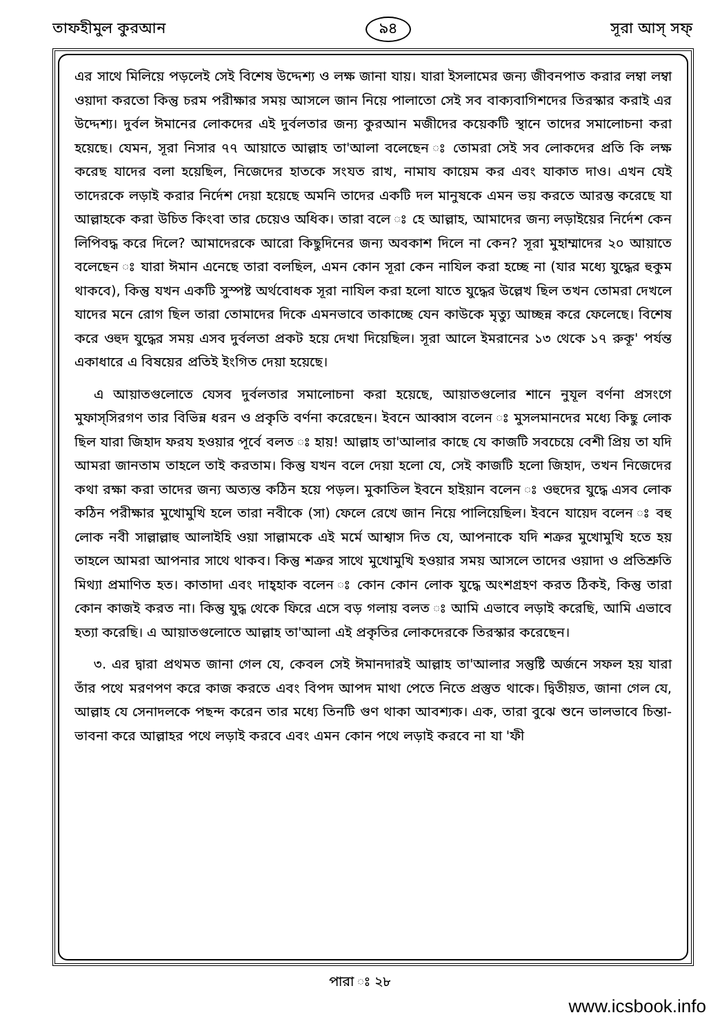তাফহীমুল কুরআন ৯৪ সূরা আস্ সফ্
এর সাথে মিলিয়ে পড়লেই সেই বিশেষ উদ্দেশ্য ও লক্ষ জানা যায়। যারা ইসলামের জন্য জীবনপাত করার লম্বা লম্বা ওয়াদা করতো কিন্তু চরম পরীক্ষার সময় আসলে জান নিয়ে পালাতো সেই সব বাক্যবাগিশদের তিরস্কার করাই এর উদ্দেশ্য। দুর্বল ঈমানের লোকদের এই দুর্বলতার জন্য কুরআন মজীদের কয়েকটি স্থানে তাদের সমালোচনা করা হয়েছে। যেমন, সূরা নিসার ৭৭ আয়াতে আল্লাহ তা'আলা বলেছেন ঃ তোমরা সেই সব লোকদের প্রতি কি লক্ষ করেছ যাদের বলা হয়েছিল, নিজেদের হাতকে সংযত রাখ, নামায কায়েম কর এবং যাকাত দাও। এখন যেই তাদেরকে লড়াই করার নির্দেশ দেয়া হয়েছে অমনি তাদের একটি দল মানুষকে এমন ভয় করতে আরম্ভ করেছে যা আল্লাহকে করা উচিত কিংবা তার চেয়েও অধিক। তারা বলে ঃ হে আল্লাহ, আমাদের জন্য লড়াইয়ের নির্দেশ কেন লিপিবদ্ধ করে দিলে? আমাদেরকে আরো কিছুদিনের জন্য অবকাশ দিলে না কেন? সূরা মুহাম্মাদের ২০ আয়াতে বলেছেন ঃ যারা ঈমান এনেছে তারা বলছিল, এমন কোন সূরা কেন নাযিল করা হচ্ছে না (যার মধ্যে যুদ্ধের হুকুম থাকবে), কিন্তু যখন একটি সুস্পষ্ট অর্থবোধক সূরা নাযিল করা হলো যাতে যুদ্ধের উল্লেখ ছিল তখন তোমরা দেখলে যাদের মনে রোগ ছিল তারা তোমাদের দিকে এমনভাবে তাকাচ্ছে যেন কাউকে মৃত্যু আচ্ছন্ন করে ফেলেছে। বিশেষ করে ওহুদ যুদ্ধের সময় এসব দুর্বলতা প্রকট হয়ে দেখা দিয়েছিল। সূরা আলে ইমরানের ১৩ থেকে ১৭ রুকূ' পর্যন্ত একাধারে এ বিষয়ের প্রতিই ইংগিত দেয়া হয়েছে।
এ আয়াতগুলোতে যেসব দুর্বলতার সমালোচনা করা হয়েছে, আয়াতগুলোর শানে নুযূল বর্ণনা প্রসংগে মুফাস্সিরগণ তার বিভিন্ন ধরন ও প্রকৃতি বর্ণনা করেছেন। ইবনে আব্বাস বলেন ঃ মুসলমানদের মধ্যে কিছু লোক ছিল যারা জিহাদ ফরয হওয়ার পূর্বে বলত ঃ হায়! আল্লাহ তা'আলার কাছে যে কাজটি সবচেয়ে বেশী প্রিয় তা যদি আমরা জানতাম তাহলে তাই করতাম। কিন্তু যখন বলে দেয়া হলো যে, সেই কাজটি হলো জিহাদ, তখন নিজেদের কথা রক্ষা করা তাদের জন্য অত্যন্ত কঠিন হয়ে পড়ল। মুকাতিল ইবনে হাইয়ান বলেন ঃ ওহুদের যুদ্ধে এসব লোক কঠিন পরীক্ষার মুখোমুখি হলে তারা নবীকে (সা) ফেলে রেখে জান নিয়ে পালিয়েছিল। ইবনে যায়েদ বলেন ঃ বহু লোক নবী সাল্লাল্লাহু আলাইহি ওয়া সাল্লামকে এই মর্মে আশ্বাস দিত যে, আপনাকে যদি শত্রুর মুখোমুখি হতে হয় তাহলে আমরা আপনার সাথে থাকব। কিন্তু শত্রুর সাথে মুখোমুখি হওয়ার সময় আসলে তাদের ওয়াদা ও প্রতিশ্রুতি মিথ্যা প্রমাণিত হত। কাতাদা এবং দাহ্হাক বলেন ঃ কোন কোন লোক যুদ্ধে অংশগ্রহণ করত ঠিকই, কিন্তু তারা কোন কাজই করত না। কিন্তু যুদ্ধ থেকে ফিরে এসে বড় গলায় বলত ঃ আমি এভাবে লড়াই করেছি, আমি এভাবে হত্যা করেছি। এ আয়াতগুলোতে আল্লাহ তা'আলা এই প্রকৃতির লোকদেরকে তিরস্কার করেছেন।
৩. এর দ্বারা প্রথমত জানা গেল যে, কেবল সেই ঈমানদারই আল্লাহ তা'আলার সন্তুষ্টি অর্জনে সফল হয় যারা তাঁর পথে মরণপণ করে কাজ করতে এবং বিপদ আপদ মাথা পেতে নিতে প্রস্তুত থাকে। দ্বিতীয়ত, জানা গেল যে, আল্লাহ যে সেনাদলকে পছন্দ করেন তার মধ্যে তিনটি গুণ থাকা আবশ্যক। এক, তারা বুঝে শুনে ভালভাবে চিন্তা-ভাবনা করে আল্লাহর পথে লড়াই করবে এবং এমন কোন পথে লড়াই করবে না যা 'ফী
পারা ঃ ২৮
www.icsbook.info